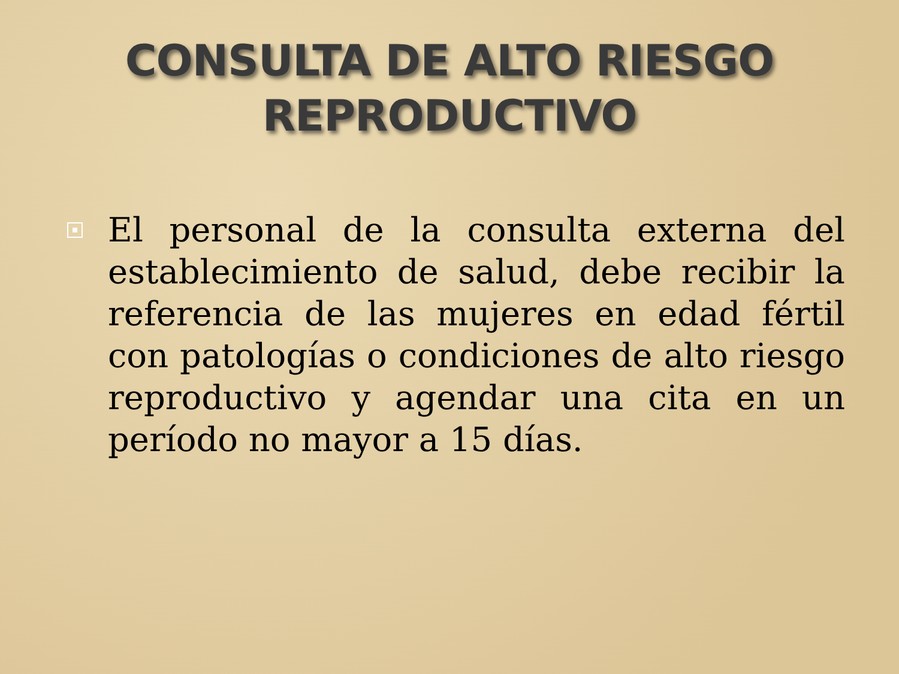CONSULTA DE ALTO RIESGO
REPRODUCTIVO
El personal de la consulta externa del establecimiento de salud, debe recibir la referencia de las mujeres en edad fértil con patologías o condiciones de alto riesgo reproductivo y agendar una cita en un período no mayor a 15 días.